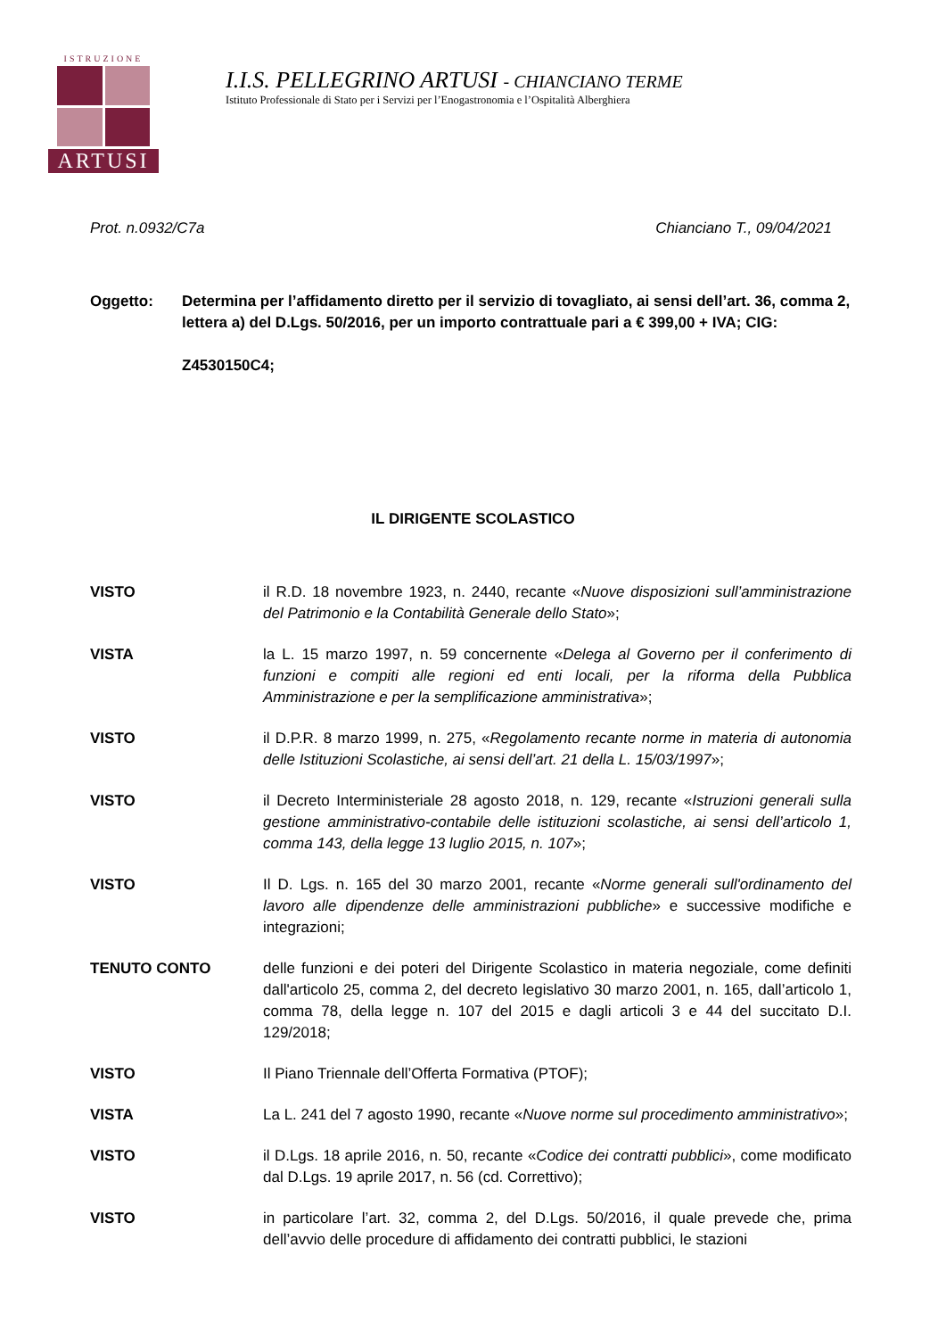ISTRUZIONE
ARTUSI
I.I.S. PELLEGRINO ARTUSI - CHIANCIANO TERME
Istituto Professionale di Stato per i Servizi per l’Enogastronomia e l’Ospitalità Alberghiera
Prot. n.0932/C7a Chianciano T., 09/04/2021
Oggetto: Determina per l’affidamento diretto per il servizio di tovagliato, ai sensi dell’art. 36, comma 2, lettera a) del D.Lgs. 50/2016, per un importo contrattuale pari a € 399,00 + IVA; CIG:
Z4530150C4;
IL DIRIGENTE SCOLASTICO
VISTO il R.D. 18 novembre 1923, n. 2440, recante «Nuove disposizioni sull’amministrazione del Patrimonio e la Contabilità Generale dello Stato»;
VISTA la L. 15 marzo 1997, n. 59 concernente «Delega al Governo per il conferimento di funzioni e compiti alle regioni ed enti locali, per la riforma della Pubblica Amministrazione e per la semplificazione amministrativa»;
VISTO il D.P.R. 8 marzo 1999, n. 275, «Regolamento recante norme in materia di autonomia delle Istituzioni Scolastiche, ai sensi dell’art. 21 della L. 15/03/1997»;
VISTO il Decreto Interministeriale 28 agosto 2018, n. 129, recante «Istruzioni generali sulla gestione amministrativo-contabile delle istituzioni scolastiche, ai sensi dell’articolo 1, comma 143, della legge 13 luglio 2015, n. 107»;
VISTO Il D. Lgs. n. 165 del 30 marzo 2001, recante «Norme generali sull'ordinamento del lavoro alle dipendenze delle amministrazioni pubbliche» e successive modifiche e integrazioni;
TENUTO CONTO delle funzioni e dei poteri del Dirigente Scolastico in materia negoziale, come definiti dall'articolo 25, comma 2, del decreto legislativo 30 marzo 2001, n. 165, dall’articolo 1, comma 78, della legge n. 107 del 2015 e dagli articoli 3 e 44 del succitato D.I. 129/2018;
VISTO Il Piano Triennale dell’Offerta Formativa (PTOF);
VISTA La L. 241 del 7 agosto 1990, recante «Nuove norme sul procedimento amministrativo»;
VISTO il D.Lgs. 18 aprile 2016, n. 50, recante «Codice dei contratti pubblici», come modificato dal D.Lgs. 19 aprile 2017, n. 56 (cd. Correttivo);
VISTO in particolare l’art. 32, comma 2, del D.Lgs. 50/2016, il quale prevede che, prima dell’avvio delle procedure di affidamento dei contratti pubblici, le stazioni